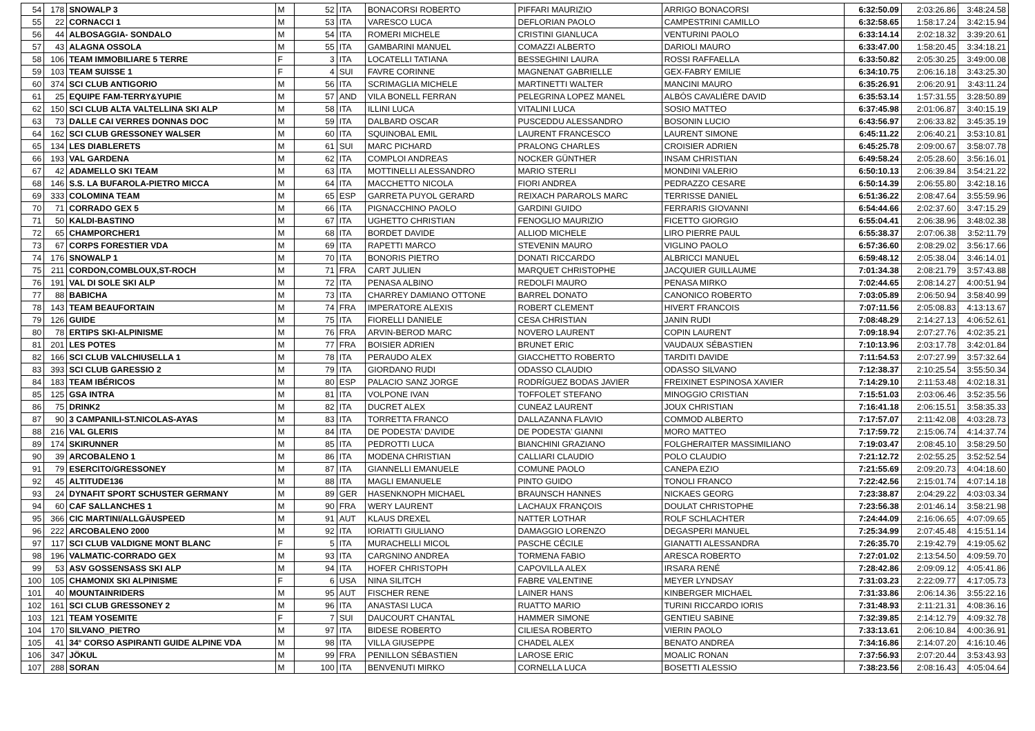| 54 | 178 | SNOWALP 3 | M | 52 | ITA | BONACORSI ROBERTO | PIFFARI MAURIZIO | ARRIGO BONACORSI | 6:32:50.09 | 2:03:26.86 | 3:48:24.58 |
| 55 | 22 | CORNACCI 1 | M | 53 | ITA | VARESCO LUCA | DEFLORIAN PAOLO | CAMPESTRINI CAMILLO | 6:32:58.65 | 1:58:17.24 | 3:42:15.94 |
| 56 | 44 | ALBOSAGGIA- SONDALO | M | 54 | ITA | ROMERI MICHELE | CRISTINI GIANLUCA | VENTURINI PAOLO | 6:33:14.14 | 2:02:18.32 | 3:39:20.61 |
| 57 | 43 | ALAGNA OSSOLA | M | 55 | ITA | GAMBARINI MANUEL | COMAZZI ALBERTO | DARIOLI MAURO | 6:33:47.00 | 1:58:20.45 | 3:34:18.21 |
| 58 | 106 | TEAM IMMOBILIARE 5 TERRE | F | 3 | ITA | LOCATELLI TATIANA | BESSEGHINI LAURA | ROSSI RAFFAELLA | 6:33:50.82 | 2:05:30.25 | 3:49:00.08 |
| 59 | 103 | TEAM SUISSE 1 | F | 4 | SUI | FAVRE CORINNE | MAGNENAT GABRIELLE | GEX-FABRY EMILIE | 6:34:10.75 | 2:06:16.18 | 3:43:25.30 |
| 60 | 374 | SCI CLUB ANTIGORIO | M | 56 | ITA | SCRIMAGLIA MICHELE | MARTINETTI WALTER | MANCINI MAURO | 6:35:26.91 | 2:06:20.91 | 3:43:11.24 |
| 61 | 25 | EQUIPE FAM-TERRY&YUPIE | M | 57 | AND | VILA BONELL FERRAN | PELEGRINA LOPEZ MANEL | ALBÓS CAVALIÈRE DAVID | 6:35:53.14 | 1:57:31.55 | 3:28:50.89 |
| 62 | 150 | SCI CLUB ALTA VALTELLINA SKI ALP | M | 58 | ITA | ILLINI LUCA | VITALINI LUCA | SOSIO MATTEO | 6:37:45.98 | 2:01:06.87 | 3:40:15.19 |
| 63 | 73 | DALLE CAI VERRES DONNAS DOC | M | 59 | ITA | DALBARD OSCAR | PUSCEDDU ALESSANDRO | BOSONIN LUCIO | 6:43:56.97 | 2:06:33.82 | 3:45:35.19 |
| 64 | 162 | SCI CLUB GRESSONEY WALSER | M | 60 | ITA | SQUINOBAL EMIL | LAURENT FRANCESCO | LAURENT SIMONE | 6:45:11.22 | 2:06:40.21 | 3:53:10.81 |
| 65 | 134 | LES DIABLERETS | M | 61 | SUI | MARC PICHARD | PRALONG CHARLES | CROISIER ADRIEN | 6:45:25.78 | 2:09:00.67 | 3:58:07.78 |
| 66 | 193 | VAL GARDENA | M | 62 | ITA | COMPLOI ANDREAS | NOCKER GÜNTHER | INSAM CHRISTIAN | 6:49:58.24 | 2:05:28.60 | 3:56:16.01 |
| 67 | 42 | ADAMELLO SKI TEAM | M | 63 | ITA | MOTTINELLI ALESSANDRO | MARIO STERLI | MONDINI VALERIO | 6:50:10.13 | 2:06:39.84 | 3:54:21.22 |
| 68 | 146 | S.S. LA BUFAROLA-PIETRO MICCA | M | 64 | ITA | MACCHETTO NICOLA | FIORI ANDREA | PEDRAZZO CESARE | 6:50:14.39 | 2:06:55.80 | 3:42:18.16 |
| 69 | 333 | COLOMINA TEAM | M | 65 | ESP | GARRETA PUYOL GERARD | REIXACH PARAROLS MARC | TERRISSE DANIEL | 6:51:36.22 | 2:08:47.64 | 3:55:59.96 |
| 70 | 71 | CORRADO GEX 5 | M | 66 | ITA | PIGNACCHINO PAOLO | GARDINI GUIDO | FERRARIS GIOVANNI | 6:54:44.66 | 2:02:37.60 | 3:47:15.29 |
| 71 | 50 | KALDI-BASTINO | M | 67 | ITA | UGHETTO CHRISTIAN | FENOGLIO MAURIZIO | FICETTO GIORGIO | 6:55:04.41 | 2:06:38.96 | 3:48:02.38 |
| 72 | 65 | CHAMPORCHER1 | M | 68 | ITA | BORDET DAVIDE | ALLIOD MICHELE | LIRO PIERRE PAUL | 6:55:38.37 | 2:07:06.38 | 3:52:11.79 |
| 73 | 67 | CORPS FORESTIER VDA | M | 69 | ITA | RAPETTI MARCO | STEVENIN MAURO | VIGLINO PAOLO | 6:57:36.60 | 2:08:29.02 | 3:56:17.66 |
| 74 | 176 | SNOWALP 1 | M | 70 | ITA | BONORIS PIETRO | DONATI RICCARDO | ALBRICCI MANUEL | 6:59:48.12 | 2:05:38.04 | 3:46:14.01 |
| 75 | 211 | CORDON,COMBLOUX,ST-ROCH | M | 71 | FRA | CART JULIEN | MARQUET CHRISTOPHE | JACQUIER GUILLAUME | 7:01:34.38 | 2:08:21.79 | 3:57:43.88 |
| 76 | 191 | VAL DI SOLE SKI ALP | M | 72 | ITA | PENASA ALBINO | REDOLFI MAURO | PENASA MIRKO | 7:02:44.65 | 2:08:14.27 | 4:00:51.94 |
| 77 | 88 | BABICHA | M | 73 | ITA | CHARREY DAMIANO OTTONE | BARREL DONATO | CANONICO ROBERTO | 7:03:05.89 | 2:06:50.94 | 3:58:40.99 |
| 78 | 143 | TEAM BEAUFORTAIN | M | 74 | FRA | IMPERATORE ALEXIS | ROBERT CLEMENT | HIVERT FRANCOIS | 7:07:11.56 | 2:05:08.83 | 4:13:13.67 |
| 79 | 126 | GUIDE | M | 75 | ITA | FIORELLI DANIELE | CESA CHRISTIAN | JANIN RUDI | 7:08:48.29 | 2:14:27.13 | 4:06:52.61 |
| 80 | 78 | ERTIPS SKI-ALPINISME | M | 76 | FRA | ARVIN-BEROD MARC | NOVERO LAURENT | COPIN LAURENT | 7:09:18.94 | 2:07:27.76 | 4:02:35.21 |
| 81 | 201 | LES POTES | M | 77 | FRA | BOISIER ADRIEN | BRUNET ERIC | VAUDAUX SÉBASTIEN | 7:10:13.96 | 2:03:17.78 | 3:42:01.84 |
| 82 | 166 | SCI CLUB VALCHIUSELLA 1 | M | 78 | ITA | PERAUDO ALEX | GIACCHETTO ROBERTO | TARDITI DAVIDE | 7:11:54.53 | 2:07:27.99 | 3:57:32.64 |
| 83 | 393 | SCI CLUB GARESSIO 2 | M | 79 | ITA | GIORDANO RUDI | ODASSO CLAUDIO | ODASSO SILVANO | 7:12:38.37 | 2:10:25.54 | 3:55:50.34 |
| 84 | 183 | TEAM IBÉRICOS | M | 80 | ESP | PALACIO SANZ JORGE | RODRÍGUEZ BODAS JAVIER | FREIXINET ESPINOSA XAVIER | 7:14:29.10 | 2:11:53.48 | 4:02:18.31 |
| 85 | 125 | GSA INTRA | M | 81 | ITA | VOLPONE IVAN | TOFFOLET STEFANO | MINOGGIO CRISTIAN | 7:15:51.03 | 2:03:06.46 | 3:52:35.56 |
| 86 | 75 | DRINK2 | M | 82 | ITA | DUCRET ALEX | CUNEAZ LAURENT | JOUX CHRISTIAN | 7:16:41.18 | 2:06:15.51 | 3:58:35.33 |
| 87 | 90 | 3 CAMPANILI-ST.NICOLAS-AYAS | M | 83 | ITA | TORRETTA FRANCO | DALLAZANNA FLAVIO | COMMOD ALBERTO | 7:17:57.07 | 2:11:42.08 | 4:03:28.73 |
| 88 | 216 | VAL GLERIS | M | 84 | ITA | DE PODESTA' DAVIDE | DE PODESTA' GIANNI | MORO MATTEO | 7:17:59.72 | 2:15:06.74 | 4:14:37.74 |
| 89 | 174 | SKIRUNNER | M | 85 | ITA | PEDROTTI LUCA | BIANCHINI GRAZIANO | FOLGHERAITER MASSIMILIANO | 7:19:03.47 | 2:08:45.10 | 3:58:29.50 |
| 90 | 39 | ARCOBALENO 1 | M | 86 | ITA | MODENA CHRISTIAN | CALLIARI CLAUDIO | POLO CLAUDIO | 7:21:12.72 | 2:02:55.25 | 3:52:52.54 |
| 91 | 79 | ESERCITO/GRESSONEY | M | 87 | ITA | GIANNELLI EMANUELE | COMUNE PAOLO | CANEPA EZIO | 7:21:55.69 | 2:09:20.73 | 4:04:18.60 |
| 92 | 45 | ALTITUDE136 | M | 88 | ITA | MAGLI EMANUELE | PINTO GUIDO | TONOLI FRANCO | 7:22:42.56 | 2:15:01.74 | 4:07:14.18 |
| 93 | 24 | DYNAFIT SPORT SCHUSTER GERMANY | M | 89 | GER | HASENKNOPH MICHAEL | BRAUNSCH HANNES | NICKAES GEORG | 7:23:38.87 | 2:04:29.22 | 4:03:03.34 |
| 94 | 60 | CAF SALLANCHES 1 | M | 90 | FRA | WERY LAURENT | LACHAUX FRANÇOIS | DOULAT CHRISTOPHE | 7:23:56.38 | 2:01:46.14 | 3:58:21.98 |
| 95 | 366 | CIC MARTINI/ALLGÄUSPEED | M | 91 | AUT | KLAUS DREXEL | NATTER LOTHAR | ROLF SCHLACHTER | 7:24:44.09 | 2:16:06.65 | 4:07:09.65 |
| 96 | 222 | ARCOBALENO 2000 | M | 92 | ITA | IORIATTI GIULIANO | DAMAGGIO LORENZO | DEGASPERI MANUEL | 7:25:34.99 | 2:07:45.48 | 4:15:51.14 |
| 97 | 117 | SCI CLUB VALDIGNE MONT BLANC | F | 5 | ITA | MURACHELLI MICOL | PASCHE CÉCILE | GIANATTI ALESSANDRA | 7:26:35.70 | 2:19:42.79 | 4:19:05.62 |
| 98 | 196 | VALMATIC-CORRADO GEX | M | 93 | ITA | CARGNINO ANDREA | TORMENA FABIO | ARESCA ROBERTO | 7:27:01.02 | 2:13:54.50 | 4:09:59.70 |
| 99 | 53 | ASV GOSSENSASS SKI ALP | M | 94 | ITA | HOFER CHRISTOPH | CAPOVILLA ALEX | IRSARA RENÉ | 7:28:42.86 | 2:09:09.12 | 4:05:41.86 |
| 100 | 105 | CHAMONIX SKI ALPINISME | F | 6 | USA | NINA SILITCH | FABRE VALENTINE | MEYER LYNDSAY | 7:31:03.23 | 2:22:09.77 | 4:17:05.73 |
| 101 | 40 | MOUNTAINRIDERS | M | 95 | AUT | FISCHER RENE | LAINER HANS | KINBERGER MICHAEL | 7:31:33.86 | 2:06:14.36 | 3:55:22.16 |
| 102 | 161 | SCI CLUB GRESSONEY 2 | M | 96 | ITA | ANASTASI LUCA | RUATTO MARIO | TURINI RICCARDO IORIS | 7:31:48.93 | 2:11:21.31 | 4:08:36.16 |
| 103 | 121 | TEAM YOSEMITE | F | 7 | SUI | DAUCOURT CHANTAL | HAMMER SIMONE | GENTIEU SABINE | 7:32:39.85 | 2:14:12.79 | 4:09:32.78 |
| 104 | 170 | SILVANO_PIETRO | M | 97 | ITA | BIDESE ROBERTO | CILIESA ROBERTO | VIERIN PAOLO | 7:33:13.61 | 2:06:10.84 | 4:00:36.91 |
| 105 | 41 | 34° CORSO ASPIRANTI GUIDE ALPINE VDA | M | 98 | ITA | VILLA GIUSEPPE | CHADEL ALEX | BENATO ANDREA | 7:34:16.86 | 2:14:07.20 | 4:16:10.46 |
| 106 | 347 | JÖKUL | M | 99 | FRA | PENILLON SÉBASTIEN | LAROSE ERIC | MOALIC RONAN | 7:37:56.93 | 2:07:20.44 | 3:53:43.93 |
| 107 | 288 | SORAN | M | 100 | ITA | BENVENUTI MIRKO | CORNELLA LUCA | BOSETTI ALESSIO | 7:38:23.56 | 2:08:16.43 | 4:05:04.64 |